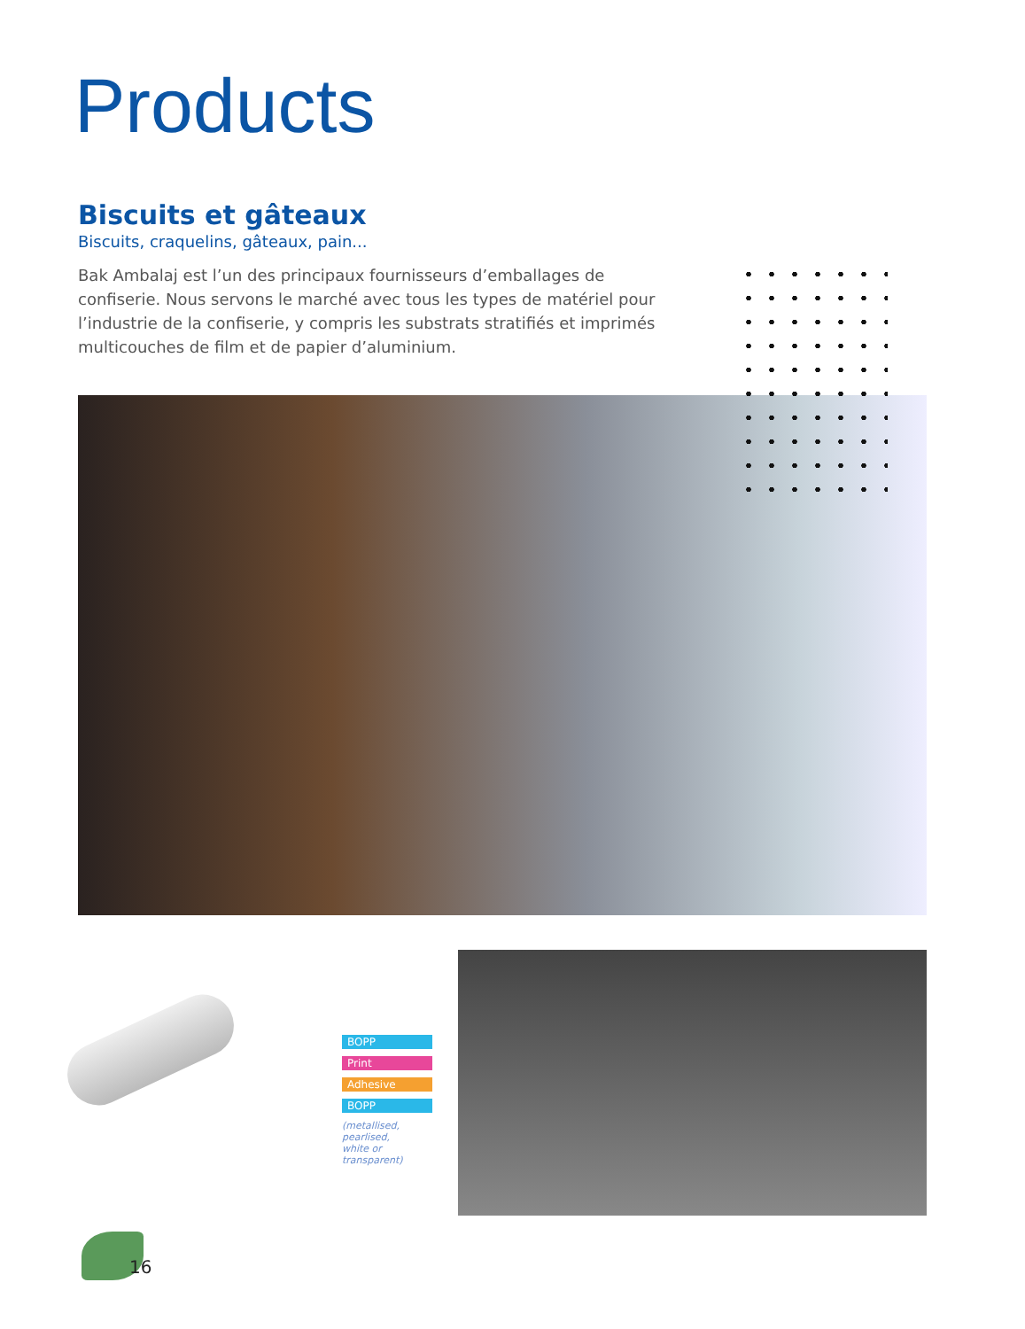Products
Biscuits et gâteaux
Biscuits, craquelins, gâteaux, pain...
Bak Ambalaj est l’un des principaux fournisseurs d’emballages de confiserie. Nous servons le marché avec tous les types de matériel pour l’industrie de la confiserie, y compris les substrats stratifiés et imprimés multicouches de film et de papier d’aluminium.
BOPP
Print
Adhesive
BOPP
(metallised, pearlised,
white or transparent)
16